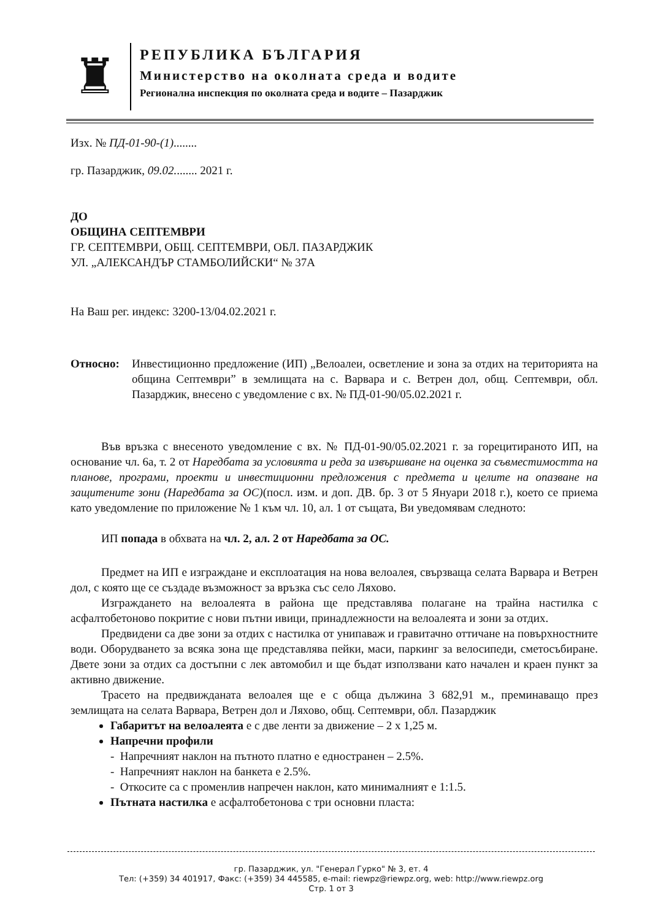♜
РЕПУБЛИКА БЪЛГАРИЯ
Министерство на околната среда и водите
Регионална инспекция по околната среда и водите – Пазарджик
Изх. № ПД-01-90-(1)........
гр. Пазарджик, 09.02........ 2021 г.
ДО
ОБЩИНА СЕПТЕМВРИ
ГР. СЕПТЕМВРИ, ОБЩ. СЕПТЕМВРИ, ОБЛ. ПАЗАРДЖИК
УЛ. „АЛЕКСАНДЪР СТАМБОЛИЙСКИ“ № 37А
На Ваш рег. индекс: 3200-13/04.02.2021 г.
Относно: Инвестиционно предложение (ИП) „Велоалеи, осветление и зона за отдих на територията на община Септември” в землищата на с. Варвара и с. Ветрен дол, общ. Септември, обл. Пазарджик, внесено с уведомление с вх. № ПД-01-90/05.02.2021 г.
Във връзка с внесеното уведомление с вх. № ПД-01-90/05.02.2021 г. за горецитираното ИП, на основание чл. 6а, т. 2 от Наредбата за условията и реда за извършване на оценка за съвместимостта на планове, програми, проекти и инвестиционни предложения с предмета и целите на опазване на защитените зони (Наредбата за ОС)(посл. изм. и доп. ДВ. бр. 3 от 5 Януари 2018 г.), което се приема като уведомление по приложение № 1 към чл. 10, ал. 1 от същата, Ви уведомявам следното:
ИП попада в обхвата на чл. 2, ал. 2 от Наредбата за ОС.
Предмет на ИП е изграждане и експлоатация на нова велоалея, свързваща селата Варвара и Ветрен дол, с която ще се създаде възможност за връзка със село Ляхово.
Изграждането на велоалеята в района ще представлява полагане на трайна настилка с асфалтобетоново покритие с нови пътни ивици, принадлежности на велоалеята и зони за отдих.
Предвидени са две зони за отдих с настилка от унипаваж и гравитачно оттичане на повърхностните води. Оборудването за всяка зона ще представлява пейки, маси, паркинг за велосипеди, сметосъбиране. Двете зони за отдих са достъпни с лек автомобил и ще бъдат използвани като начален и краен пункт за активно движение.
Трасето на предвижданата велоалея ще е с обща дължина 3 682,91 м., преминаващо през землищата на селата Варвара, Ветрен дол и Ляхово, общ. Септември, обл. Пазарджик
Габаритът на велоалеята е с две ленти за движение – 2 х 1,25 м.
Напречни профили
- Напречният наклон на пътното платно е едностранен – 2.5%.
- Напречният наклон на банкета е 2.5%.
- Откосите са с променлив напречен наклон, като минималният е 1:1.5.
Пътната настилка е асфалтобетонова с три основни пласта:
гр. Пазарджик, ул. "Генерал Гурко" № 3, ет. 4
Тел: (+359) 34 401917, Факс: (+359) 34 445585, e-mail: riewpz@riewpz.org, web: http://www.riewpz.org
Стр. 1 от 3